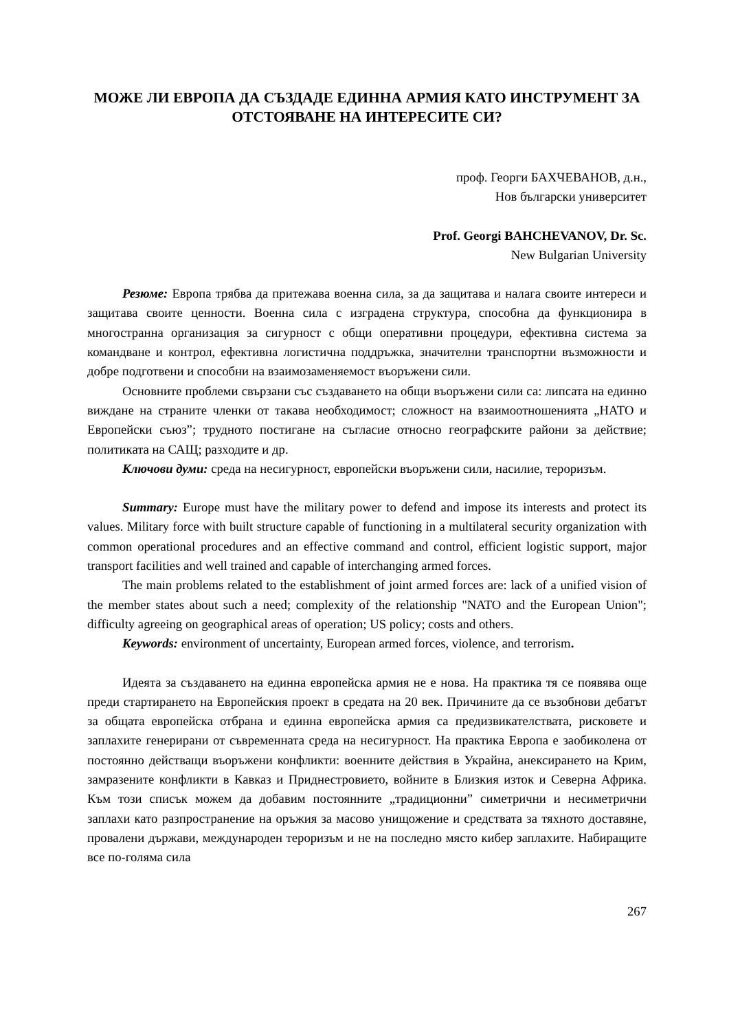МОЖЕ ЛИ ЕВРОПА ДА СЪЗДАДЕ ЕДИННА АРМИЯ КАТО ИНСТРУМЕНТ ЗА ОТСТОЯВАНЕ НА ИНТЕРЕСИТЕ СИ?
проф. Георги БАХЧЕВАНОВ, д.н.,
Нов български университет
Prof. Georgi BAHCHEVANOV, Dr. Sc.
New Bulgarian University
Резюме: Европа трябва да притежава военна сила, за да защитава и налага своите интереси и защитава своите ценности. Военна сила с изградена структура, способна да функционира в многостранна организация за сигурност с общи оперативни процедури, ефективна система за командване и контрол, ефективна логистична поддръжка, значителни транспортни възможности и добре подготвени и способни на взаимозаменяемост въоръжени сили.
Основните проблеми свързани със създаването на общи въоръжени сили са: липсата на единно виждане на страните членки от такава необходимост; сложност на взаимоотношенията „НАТО и Европейски съюз”; трудното постигане на съгласие относно географските райони за действие; политиката на САЩ; разходите и др.
Ключови думи: среда на несигурност, европейски въоръжени сили, насилие, тероризъм.
Summary: Europe must have the military power to defend and impose its interests and protect its values. Military force with built structure capable of functioning in a multilateral security organization with common operational procedures and an effective command and control, efficient logistic support, major transport facilities and well trained and capable of interchanging armed forces.
The main problems related to the establishment of joint armed forces are: lack of a unified vision of the member states about such a need; complexity of the relationship "NATO and the European Union"; difficulty agreeing on geographical areas of operation; US policy; costs and others.
Keywords: environment of uncertainty, European armed forces, violence, and terrorism.
Идеята за създаването на единна европейска армия не е нова. На практика тя се появява още преди стартирането на Европейския проект в средата на 20 век. Причините да се възобнови дебатът за общата европейска отбрана и единна европейска армия са предизвикателствата, рисковете и заплахите генерирани от съвременната среда на несигурност. На практика Европа е заобиколена от постоянно действащи въоръжени конфликти: военните действия в Украйна, анексирането на Крим, замразените конфликти в Кавказ и Приднестровието, войните в Близкия изток и Северна Африка. Към този списък можем да добавим постоянните „традиционни” симетрични и несиметрични заплахи като разпространение на оръжия за масово унищожение и средствата за тяхното доставяне, провалени държави, международен тероризъм и не на последно място кибер заплахите. Набиращите все по-голяма сила
267